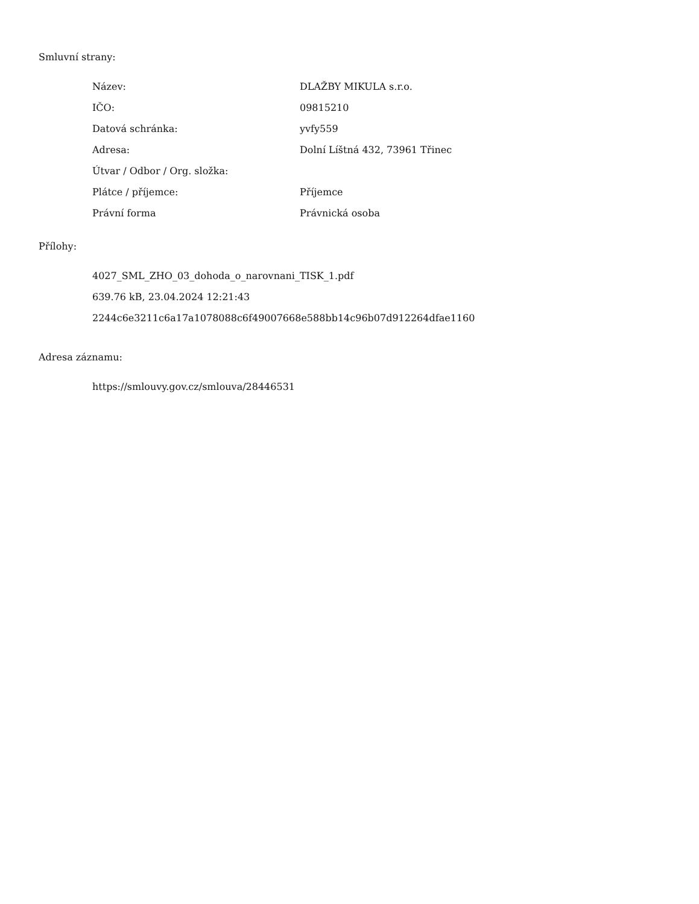Smluvní strany:
| Název: | DLAŽBY MIKULA s.r.o. |
| IČO: | 09815210 |
| Datová schránka: | yvfy559 |
| Adresa: | Dolní Líštná 432, 73961 Třinec |
| Útvar / Odbor / Org. složka: | |
| Plátce / příjemce: | Příjemce |
| Právní forma | Právnická osoba |
Přílohy:
4027_SML_ZHO_03_dohoda_o_narovnani_TISK_1.pdf
639.76 kB, 23.04.2024 12:21:43
2244c6e3211c6a17a1078088c6f49007668e588bb14c96b07d912264dfae1160
Adresa záznamu:
https://smlouvy.gov.cz/smlouva/28446531